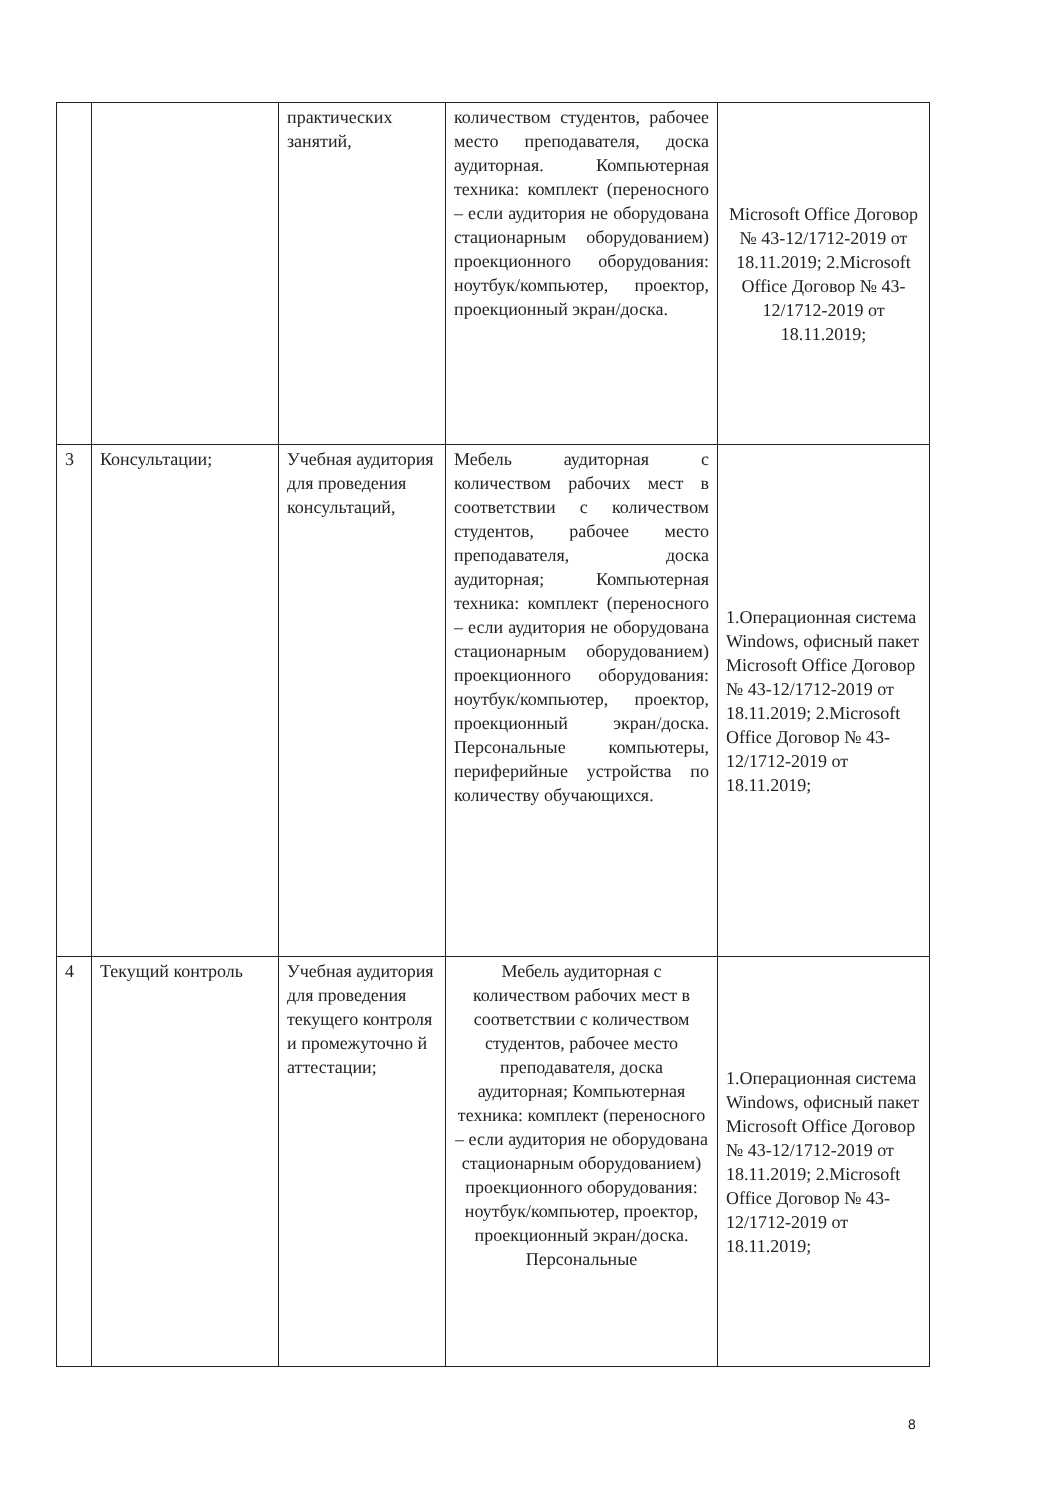| | | практических занятий, | количеством студентов, рабочее место преподавателя, доска аудиторная. Компьютерная техника: комплект (переносного – если аудитория не оборудована стационарным оборудованием) проекционного оборудования: ноутбук/компьютер, проектор, проекционный экран/доска. | Microsoft Office Договор № 43-12/1712-2019 от 18.11.2019; 2.Microsoft Office Договор № 43-12/1712-2019 от 18.11.2019; |
| 3 | Консультации; | Учебная аудитория для проведения консультаций, | Мебель аудиторная с количеством рабочих мест в соответствии с количеством студентов, рабочее место преподавателя, доска аудиторная; Компьютерная техника: комплект (переносного – если аудитория не оборудована стационарным оборудованием) проекционного оборудования: ноутбук/компьютер, проектор, проекционный экран/доска. Персональные компьютеры, периферийные устройства по количеству обучающихся. | 1.Операционная система Windows, офисный пакет Microsoft Office Договор № 43-12/1712-2019 от 18.11.2019; 2.Microsoft Office Договор № 43-12/1712-2019 от 18.11.2019; |
| 4 | Текущий контроль | Учебная аудитория для проведения текущего контроля и промежуточно й аттестации; | Мебель аудиторная с количеством рабочих мест в соответствии с количеством студентов, рабочее место преподавателя, доска аудиторная; Компьютерная техника: комплект (переносного – если аудитория не оборудована стационарным оборудованием) проекционного оборудования: ноутбук/компьютер, проектор, проекционный экран/доска. Персональные | 1.Операционная система Windows, офисный пакет Microsoft Office Договор № 43-12/1712-2019 от 18.11.2019; 2.Microsoft Office Договор № 43-12/1712-2019 от 18.11.2019; |
8